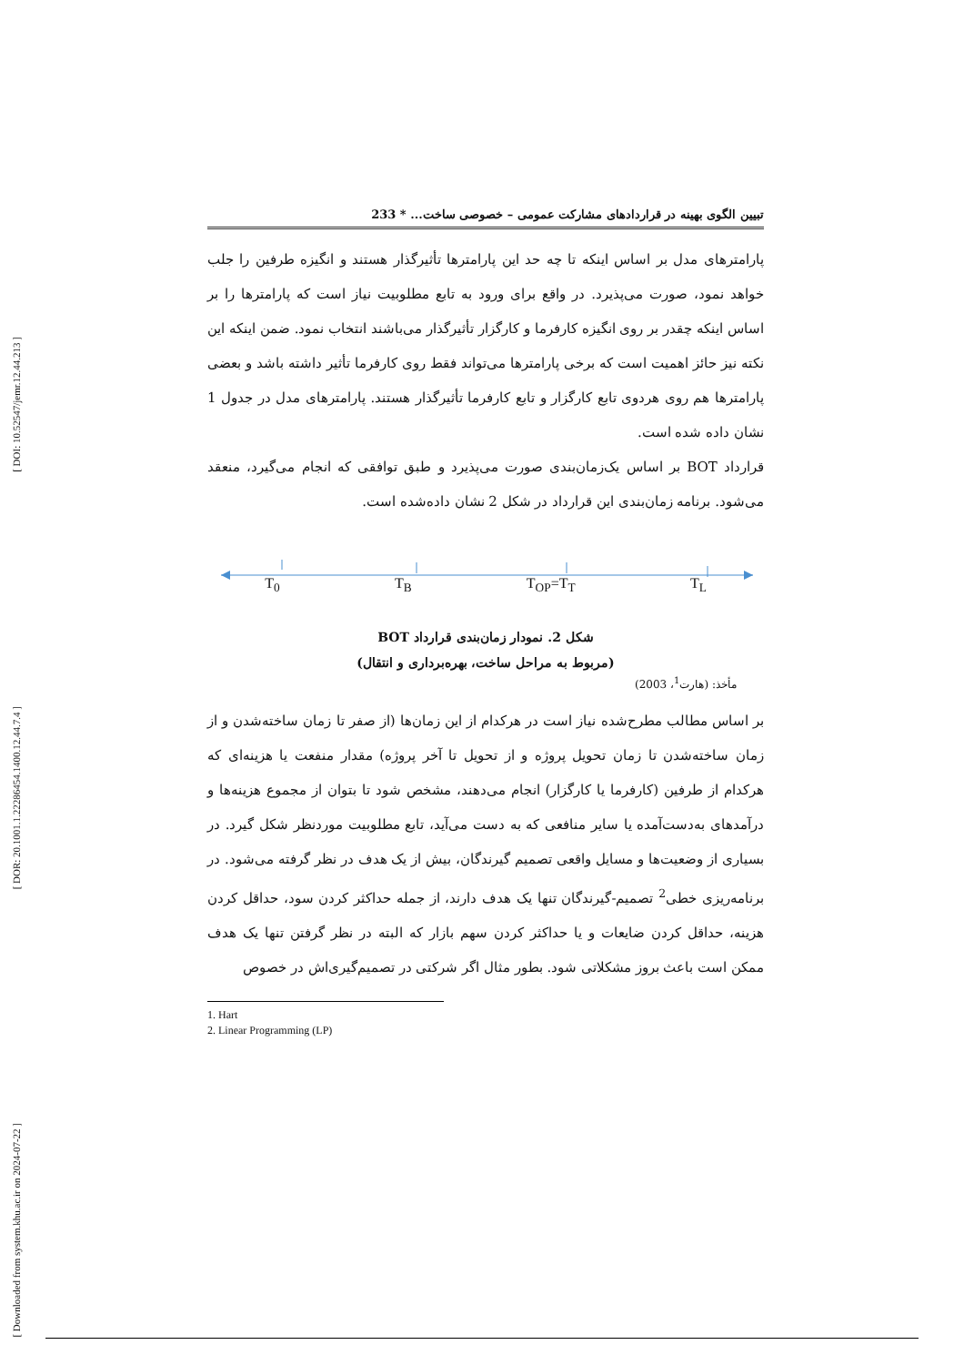[ DOI: 10.52547/jemr.12.44.213 ]
[ DOR: 20.1001.1.22286454.1400.12.44.7.4 ]
[ Downloaded from system.khu.ac.ir on 2024-07-22 ]
تبیین الگوی بهینه در قراردادهای مشارکت عمومی – خصوصی ساخت... * 233
پارامترهای مدل بر اساس اینکه تا چه حد این پارامترها تأثیرگذار هستند و انگیزه طرفین را جلب خواهد نمود، صورت می‌پذیرد. در واقع برای ورود به تابع مطلوبیت نیاز است که پارامترها را بر اساس اینکه چقدر بر روی انگیزه کارفرما و کارگزار تأثیرگذار می‌باشند انتخاب نمود. ضمن اینکه این نکته نیز حائز اهمیت است که برخی پارامترها می‌تواند فقط روی کارفرما تأثیر داشته باشد و بعضی پارامترها هم روی هردوی تابع کارگزار و تابع کارفرما تأثیرگذار هستند. پارامترهای مدل در جدول 1 نشان داده شده است.
قرارداد BOT بر اساس یک‌زمان‌بندی صورت می‌پذیرد و طبق توافقی که انجام می‌گیرد، منعقد می‌شود. برنامه زمان‌بندی این قرارداد در شکل 2 نشان داده‌شده است.
T<sub>0</sub> T<sub>B</sub> T<sub>OP</sub>=T<sub>T</sub> T<sub>L</sub>
شکل 2. نمودار زمان‌بندی قرارداد BOT
(مربوط به مراحل ساخت، بهره‌برداری و انتقال)
مأخذ: (هارت<sup>1</sup>، 2003)
بر اساس مطالب مطرح‌شده نیاز است در هرکدام از این زمان‌ها (از صفر تا زمان ساخته‌شدن و از زمان ساخته‌شدن تا زمان تحویل پروژه و از تحویل تا آخر پروژه) مقدار منفعت یا هزینه‌ای که هرکدام از طرفین (کارفرما یا کارگزار) انجام می‌دهند، مشخص شود تا بتوان از مجموع هزینه‌ها و درآمدهای به‌دست‌آمده یا سایر منافعی که به دست می‌آید، تابع مطلوبیت موردنظر شکل گیرد. در بسیاری از وضعیت‌ها و مسایل واقعی تصمیم گیرندگان، بیش از یک هدف در نظر گرفته می‌شود. در برنامه‌ریزی خطی<sup>2</sup> تصمیم-گیرندگان تنها یک هدف دارند، از جمله حداکثر کردن سود، حداقل کردن هزینه، حداقل کردن ضایعات و یا حداکثر کردن سهم بازار که البته در نظر گرفتن تنها یک هدف ممکن است باعث بروز مشکلاتی شود. بطور مثال اگر شرکتی در تصمیم‌گیری‌اش در خصوص
1. Hart
2. Linear Programming (LP)